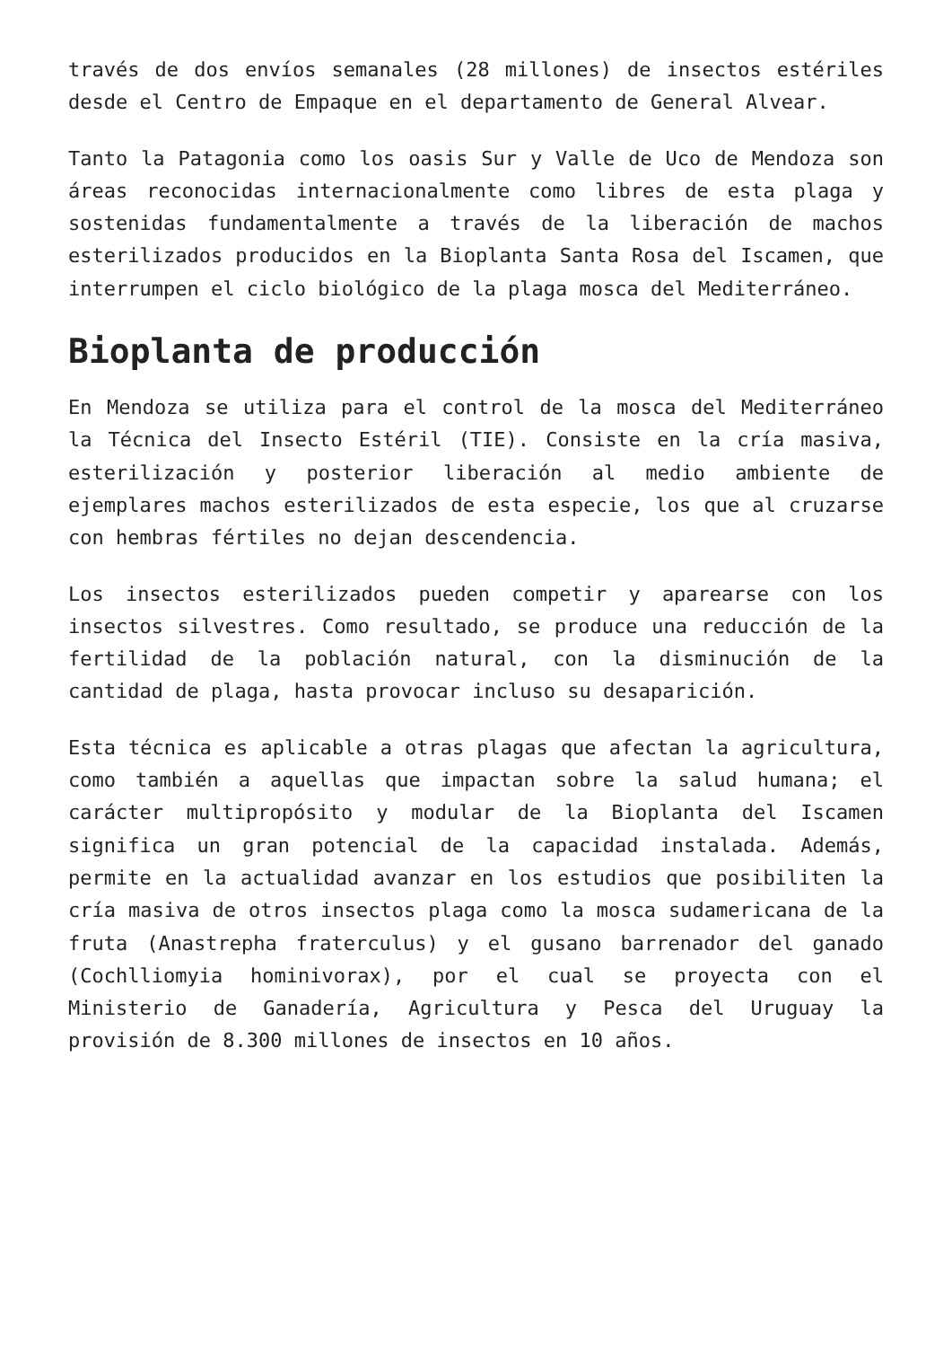través de dos envíos semanales (28 millones) de insectos estériles desde el Centro de Empaque en el departamento de General Alvear.
Tanto la Patagonia como los oasis Sur y Valle de Uco de Mendoza son áreas reconocidas internacionalmente como libres de esta plaga y sostenidas fundamentalmente a través de la liberación de machos esterilizados producidos en la Bioplanta Santa Rosa del Iscamen, que interrumpen el ciclo biológico de la plaga mosca del Mediterráneo.
Bioplanta de producción
En Mendoza se utiliza para el control de la mosca del Mediterráneo la Técnica del Insecto Estéril (TIE). Consiste en la cría masiva, esterilización y posterior liberación al medio ambiente de ejemplares machos esterilizados de esta especie, los que al cruzarse con hembras fértiles no dejan descendencia.
Los insectos esterilizados pueden competir y aparearse con los insectos silvestres. Como resultado, se produce una reducción de la fertilidad de la población natural, con la disminución de la cantidad de plaga, hasta provocar incluso su desaparición.
Esta técnica es aplicable a otras plagas que afectan la agricultura, como también a aquellas que impactan sobre la salud humana; el carácter multipropósito y modular de la Bioplanta del Iscamen significa un gran potencial de la capacidad instalada. Además, permite en la actualidad avanzar en los estudios que posibiliten la cría masiva de otros insectos plaga como la mosca sudamericana de la fruta (Anastrepha fraterculus) y el gusano barrenador del ganado (Cochlliomyia hominivorax), por el cual se proyecta con el Ministerio de Ganadería, Agricultura y Pesca del Uruguay la provisión de 8.300 millones de insectos en 10 años.